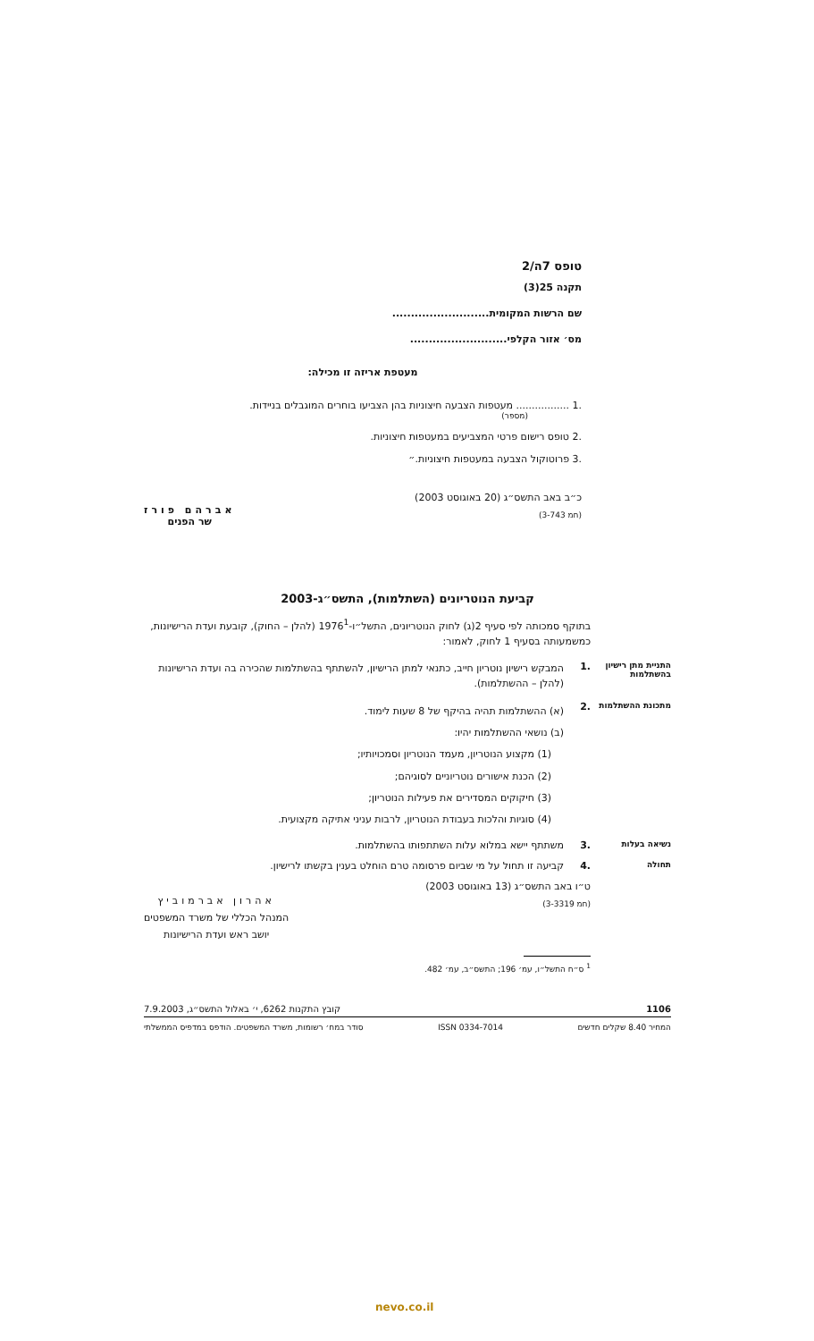טופס 7ה/2
תקנה 25(3)
שם הרשות המקומית..........................
מס׳ אזור הקלפי..........................
מעטפת אריזה זו מכילה:
.1 ................. מעטפות הצבעה חיצוניות בהן הצביעו בוחרים המוגבלים בניידות.
(מספר)
.2 טופס רישום פרטי המצביעים במעטפות חיצוניות.
.3 פרוטוקול הצבעה במעטפות חיצוניות.״
כ״ב באב התשס״ג (20 באוגוסט 2003)
(חמ 3-743)
אברהם פורז
שר הפנים
קביעת הנוטריונים (השתלמות), התשס״ג-2003
בתוקף סמכותה לפי סעיף 2(ג) לחוק הנוטריונים, התשל״ו-1976<sup>1</sup> (להלן – החוק), קובעת ועדת הרישיונות, כמשמעותה בסעיף 1 לחוק, לאמור:
התניית מתן רישיון בהשתלמות
.1
המבקש רישיון נוטריון חייב, כתנאי למתן הרישיון, להשתתף בהשתלמות שהכירה בה ועדת הרישיונות (להלן – ההשתלמות).
מתכונת ההשתלמות
.2
(א) ההשתלמות תהיה בהיקף של 8 שעות לימוד.
(ב) נושאי ההשתלמות יהיו:
(1) מקצוע הנוטריון, מעמד הנוטריון וסמכויותיו;
(2) הכנת אישורים נוטריוניים לסוגיהם;
(3) חיקוקים המסדירים את פעילות הנוטריון;
(4) סוגיות והלכות בעבודת הנוטריון, לרבות עניני אתיקה מקצועית.
נשיאה בעלות
.3 משתתף יישא במלוא עלות השתתפותו בהשתלמות.
תחולה
.4 קביעה זו תחול על מי שביום פרסומה טרם הוחלט בענין בקשתו לרישיון.
ט״ו באב התשס״ג (13 באוגוסט 2003)
(חמ 3-3319)
אהרון אברמוביץ
המנהל הכללי של משרד המשפטים
יושב ראש ועדת הרישיונות
<sup>1</sup> ס״ח התשל״ו, עמ׳ 196; התשס״ב, עמ׳ 482.
1106 קובץ התקנות 6262, י׳ באלול התשס״ג, 7.9.2003
המחיר 8.40 שקלים חדשים ISSN 0334-7014 סודר במח׳ רשומות, משרד המשפטים. הודפס במדפיס הממשלתי
nevo.co.il